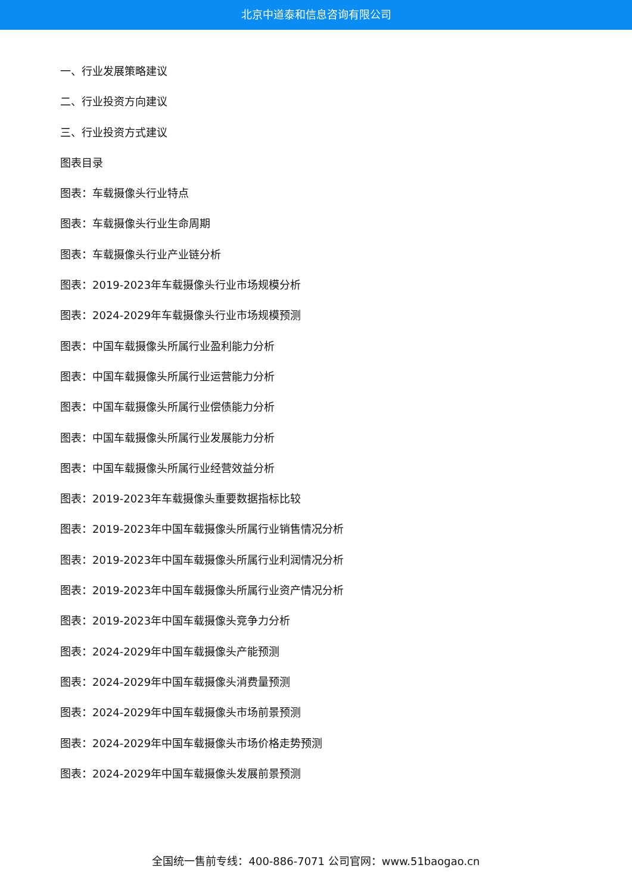北京中道泰和信息咨询有限公司
一、行业发展策略建议
二、行业投资方向建议
三、行业投资方式建议
图表目录
图表：车载摄像头行业特点
图表：车载摄像头行业生命周期
图表：车载摄像头行业产业链分析
图表：2019-2023年车载摄像头行业市场规模分析
图表：2024-2029年车载摄像头行业市场规模预测
图表：中国车载摄像头所属行业盈利能力分析
图表：中国车载摄像头所属行业运营能力分析
图表：中国车载摄像头所属行业偿债能力分析
图表：中国车载摄像头所属行业发展能力分析
图表：中国车载摄像头所属行业经营效益分析
图表：2019-2023年车载摄像头重要数据指标比较
图表：2019-2023年中国车载摄像头所属行业销售情况分析
图表：2019-2023年中国车载摄像头所属行业利润情况分析
图表：2019-2023年中国车载摄像头所属行业资产情况分析
图表：2019-2023年中国车载摄像头竞争力分析
图表：2024-2029年中国车载摄像头产能预测
图表：2024-2029年中国车载摄像头消费量预测
图表：2024-2029年中国车载摄像头市场前景预测
图表：2024-2029年中国车载摄像头市场价格走势预测
图表：2024-2029年中国车载摄像头发展前景预测
全国统一售前专线：400-886-7071 公司官网：www.51baogao.cn